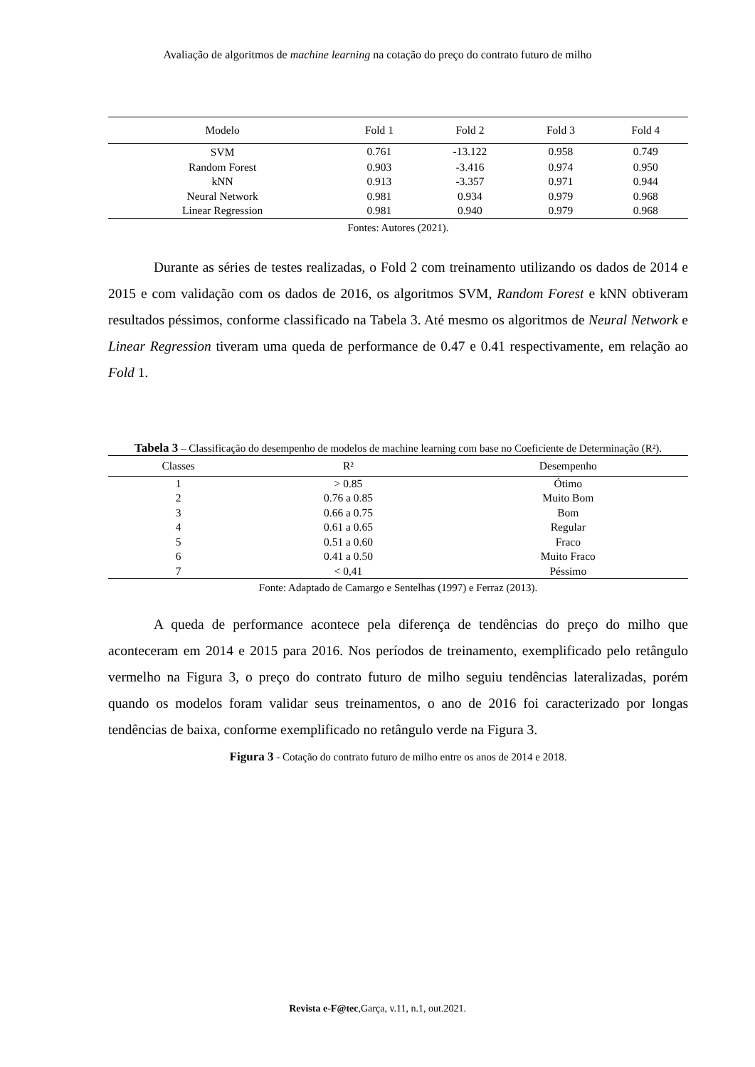Avaliação de algoritmos de machine learning na cotação do preço do contrato futuro de milho
| Modelo | Fold 1 | Fold 2 | Fold 3 | Fold 4 |
| --- | --- | --- | --- | --- |
| SVM | 0.761 | -13.122 | 0.958 | 0.749 |
| Random Forest | 0.903 | -3.416 | 0.974 | 0.950 |
| kNN | 0.913 | -3.357 | 0.971 | 0.944 |
| Neural Network | 0.981 | 0.934 | 0.979 | 0.968 |
| Linear Regression | 0.981 | 0.940 | 0.979 | 0.968 |
Fontes: Autores (2021).
Durante as séries de testes realizadas, o Fold 2 com treinamento utilizando os dados de 2014 e 2015 e com validação com os dados de 2016, os algoritmos SVM, Random Forest e kNN obtiveram resultados péssimos, conforme classificado na Tabela 3. Até mesmo os algoritmos de Neural Network e Linear Regression tiveram uma queda de performance de 0.47 e 0.41 respectivamente, em relação ao Fold 1.
Tabela 3 – Classificação do desempenho de modelos de machine learning com base no Coeficiente de Determinação (R²).
| Classes | R² | Desempenho |
| --- | --- | --- |
| 1 | > 0.85 | Ótimo |
| 2 | 0.76 a 0.85 | Muito Bom |
| 3 | 0.66 a 0.75 | Bom |
| 4 | 0.61 a 0.65 | Regular |
| 5 | 0.51 a 0.60 | Fraco |
| 6 | 0.41 a 0.50 | Muito Fraco |
| 7 | < 0,41 | Péssimo |
Fonte: Adaptado de Camargo e Sentelhas (1997) e Ferraz (2013).
A queda de performance acontece pela diferença de tendências do preço do milho que aconteceram em 2014 e 2015 para 2016. Nos períodos de treinamento, exemplificado pelo retângulo vermelho na Figura 3, o preço do contrato futuro de milho seguiu tendências lateralizadas, porém quando os modelos foram validar seus treinamentos, o ano de 2016 foi caracterizado por longas tendências de baixa, conforme exemplificado no retângulo verde na Figura 3.
Figura 3 - Cotação do contrato futuro de milho entre os anos de 2014 e 2018.
Revista e-F@tec,Garça, v.11, n.1, out.2021.